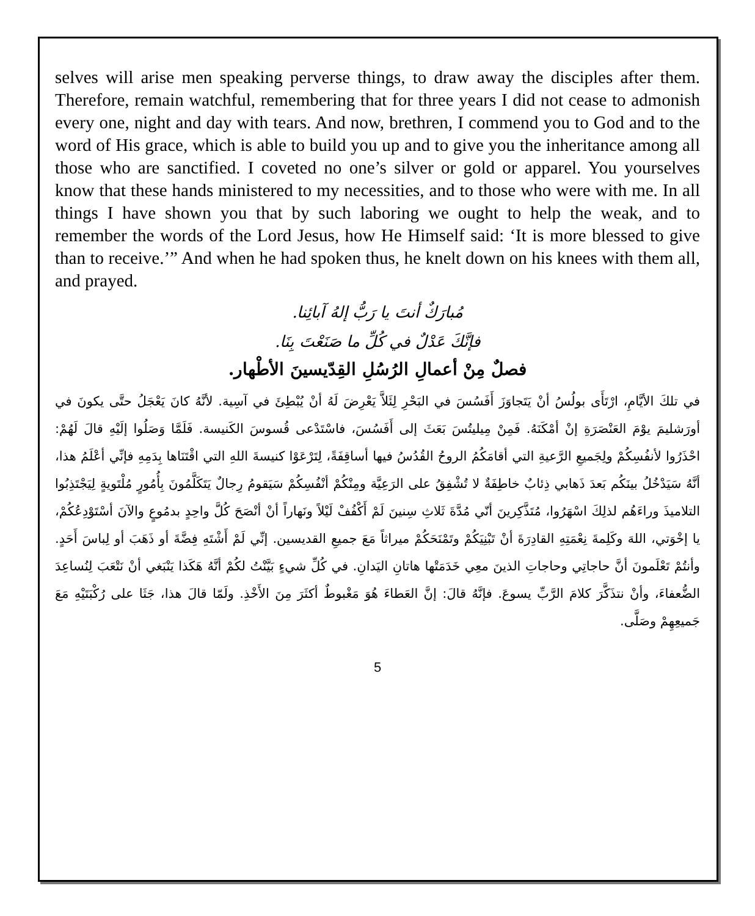selves will arise men speaking perverse things, to draw away the disciples after them. Therefore, remain watchful, remembering that for three years I did not cease to admonish every one, night and day with tears. And now, brethren, I commend you to God and to the word of His grace, which is able to build you up and to give you the inheritance among all those who are sanctified. I coveted no one’s silver or gold or apparel. You yourselves know that these hands ministered to my necessities, and to those who were with me. In all things I have shown you that by such laboring we ought to help the weak, and to remember the words of the Lord Jesus, how He Himself said: ‘It is more blessed to give than to receive.’” And when he had spoken thus, he knelt down on his knees with them all, and prayed.
مُبارَكٌ أنتَ يا رَبُّ إلهُ آبائِنا.
فإنَّكَ عَدْلٌ في كُلِّ ما صَنَعْتَ بِنَا.
فصلٌ مِنْ أعمالِ الرُسُلِ القِدّيسينَ الأطْهار.
في تلكَ الأيَّامِ، ارْتَأَى بولُسُ أنْ يَتَجاوَزَ أَفَسُسَ في البَحْرِ لِئَلاَّ يَعْرِضَ لَهُ أنْ يُبْطِئَ في آسِية. لأنَّهُ كانَ يَعْجَلُ حتَّى يكونَ في أورَشليمَ يوْمَ العَنْصَرَةِ إنْ أمْكَنَهُ. فَمِنْ مِيليتُسَ بَعَثَ إلى أَفَسُسَ، فاسْتَدْعى قُسوسَ الكَنيسة. فَلَمَّا وَصَلُوا إلَيْهِ قالَ لَهُمْ: احْذَرُوا لأنفُسِكُمْ ولِجَميعِ الرَّعيةِ التي أقامَكُمُ الروحُ القُدُسُ فيها أساقِفَةً، لِتَرْعَوْا كنيسةَ اللهِ التي اقْتَنَاها بِدَمِهِ فإنِّي أعْلَمُ هذا، أنَّهُ سَيَدْخُلُ بينَكُم بَعدَ ذَهابي ذِئابٌ خاطِفَةٌ لا تُشْفِقُ على الرَعِيَّة ومِنْكُمْ أنْفُسِكُمْ سَيَقومُ رِجالٌ يَتَكَلَّمُونَ بِأُمُورٍ مُلْتَويةٍ لِيَجْتَذِبُوا التلاميذَ وراءَهُم لذلِكَ اسْهَرُوا، مُتَذَّكِرينَ أنّي مُدَّةَ ثَلاثِ سِنينَ لَمْ أَكْفُفْ لَيْلاً ونَهاراً أنْ أنْصَحَ كُلَّ واحِدٍ بدمُوعٍ والآنَ أسْتَوْدِعُكُمْ، يا إخْوَتي، اللهَ وكَلِمةَ نِعْمَتِهِ القادِرَةَ أنْ تَبْنِيَكُمْ وتَمْنَحَكُمْ ميراثاً مَعَ جميعِ القديسين. إنِّي لَمْ أَشْتَهِ فِضَّةَ أو ذَهَبَ أو لِباسَ أَحَدٍ. وأنتُمْ تَعْلَمونَ أنَّ حاجاتِي وحاجاتِ الذينَ معِي خَدَمَتْها هاتانِ اليَدانِ. في كُلِّ شيءٍ بَيَّنْتُ لكُمْ أنَّهُ هَكَذا يَنْبَغي أنْ نَتْعَبَ لِنُساعِدَ الضُّعفاءَ، وأنْ نتذَكَّرَ كلامَ الرَّبِّ يسوعَ. فإنَّهُ قالَ: إنَّ العَطاءَ هُوَ مَغْبوطٌ أكثَرَ مِنَ الأَخْذِ. ولَمّا قالَ هذا، جَثَا على رُكْبَتَيْهِ مَعَ جَميعِهِمْ وصَلَّى.
5